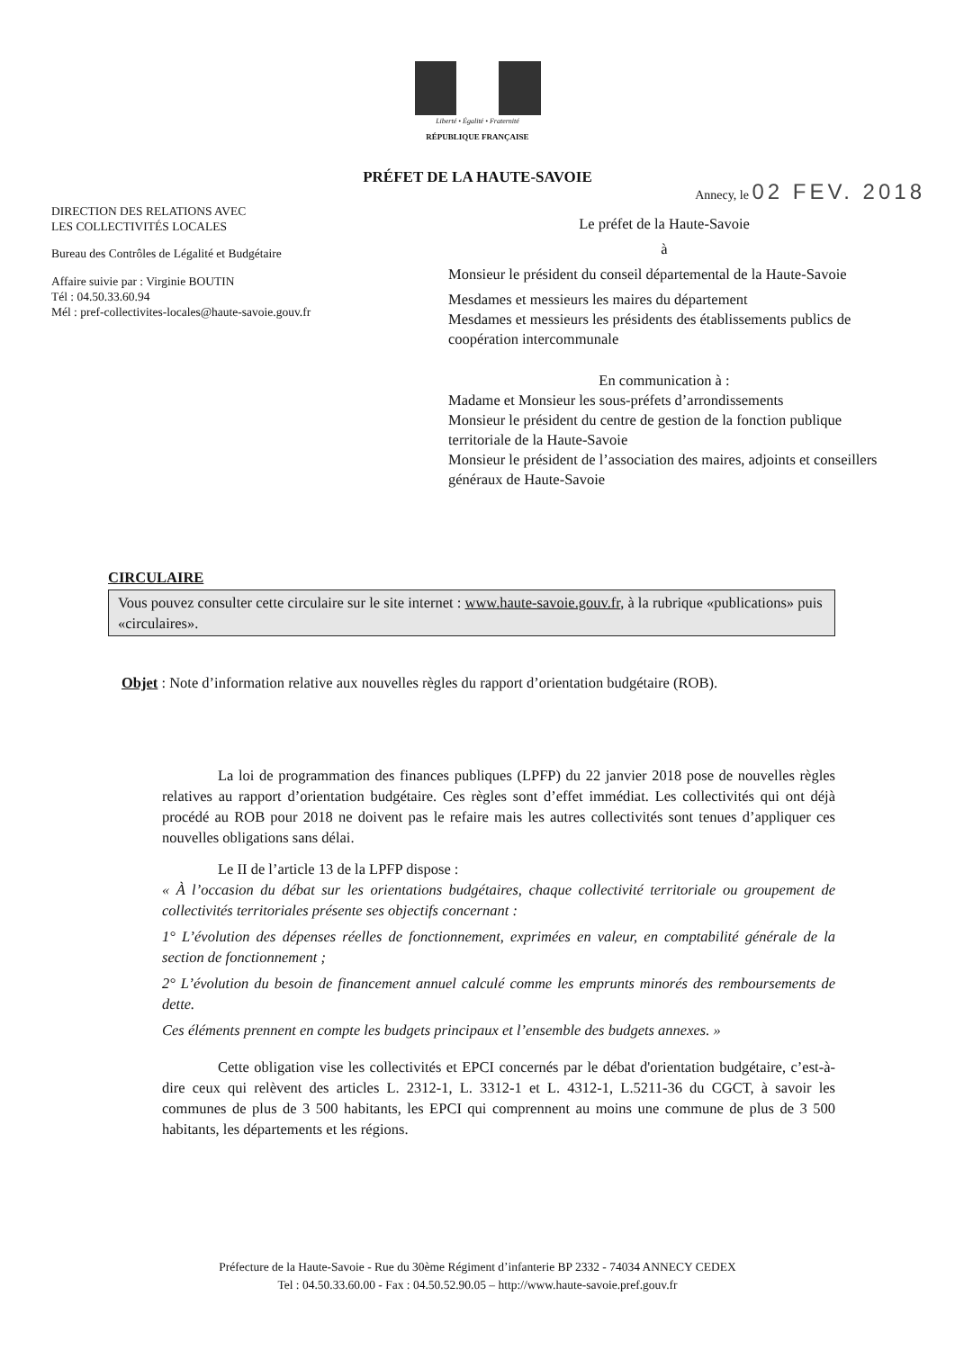Liberté • Égalité • Fraternité
RÉPUBLIQUE FRANÇAISE
PRÉFET DE LA HAUTE-SAVOIE
DIRECTION DES RELATIONS AVEC
LES COLLECTIVITÉS LOCALES
Bureau des Contrôles de Légalité et Budgétaire
Affaire suivie par : Virginie BOUTIN
Tél : 04.50.33.60.94
Mél : pref-collectivites-locales@haute-savoie.gouv.fr
Annecy, le 02 FEV. 2018
Le préfet de la Haute-Savoie
à
Monsieur le président du conseil départemental de la Haute-Savoie
Mesdames et messieurs les maires du département
Mesdames et messieurs les présidents des établissements publics de coopération intercommunale
En communication à :
Madame et Monsieur les sous-préfets d’arrondissements
Monsieur le président du centre de gestion de la fonction publique territoriale de la Haute-Savoie
Monsieur le président de l’association des maires, adjoints et conseillers généraux de Haute-Savoie
CIRCULAIRE
Vous pouvez consulter cette circulaire sur le site internet : www.haute-savoie.gouv.fr, à la rubrique «publications» puis «circulaires».
Objet : Note d’information relative aux nouvelles règles du rapport d’orientation budgétaire (ROB).
La loi de programmation des finances publiques (LPFP) du 22 janvier 2018 pose de nouvelles règles relatives au rapport d’orientation budgétaire. Ces règles sont d’effet immédiat. Les collectivités qui ont déjà procédé au ROB pour 2018 ne doivent pas le refaire mais les autres collectivités sont tenues d’appliquer ces nouvelles obligations sans délai.
Le II de l’article 13 de la LPFP dispose :
« À l’occasion du débat sur les orientations budgétaires, chaque collectivité territoriale ou groupement de collectivités territoriales présente ses objectifs concernant :
1° L’évolution des dépenses réelles de fonctionnement, exprimées en valeur, en comptabilité générale de la section de fonctionnement ;
2° L’évolution du besoin de financement annuel calculé comme les emprunts minorés des remboursements de dette.
Ces éléments prennent en compte les budgets principaux et l’ensemble des budgets annexes. »
Cette obligation vise les collectivités et EPCI concernés par le débat d'orientation budgétaire, c’est-à-dire ceux qui relèvent des articles L. 2312-1, L. 3312-1 et L. 4312-1, L.5211-36 du CGCT, à savoir les communes de plus de 3 500 habitants, les EPCI qui comprennent au moins une commune de plus de 3 500 habitants, les départements et les régions.
Préfecture de la Haute-Savoie - Rue du 30ème Régiment d’infanterie BP 2332 - 74034 ANNECY CEDEX
Tel : 04.50.33.60.00 - Fax : 04.50.52.90.05 – http://www.haute-savoie.pref.gouv.fr